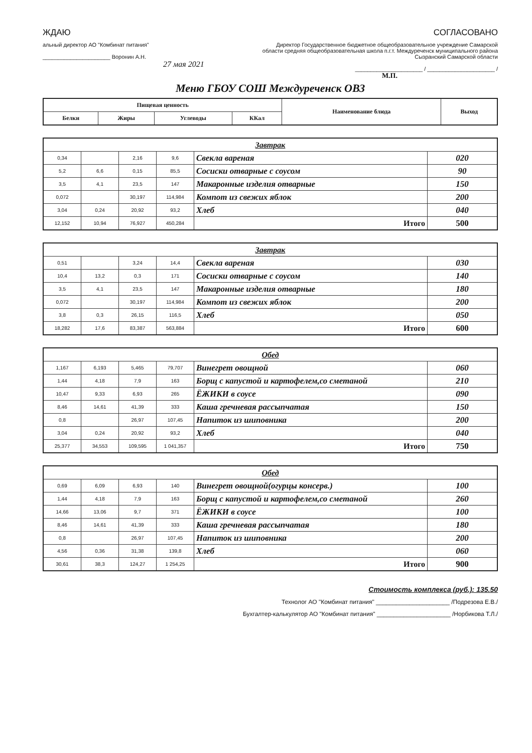ЖДАЮ
альный директор АО "Комбинат питания"
______________________ Воронин А.Н.
27 мая 2021
СОГЛАСОВАНО
Директор Государственное бюджетное общеобразовательное учреждение Самарской области средняя общеобразовательная школа п.г.т. Междуреченск муниципального района Сызранский Самарской области
______________________ / ______________________ /
М.П.
Меню ГБОУ СОШ Междуреченск ОВЗ
| Пищевая ценность | | | | Наименование блюда | Выход |
| --- | --- | --- | --- | --- | --- |
| Белки | Жиры | Углеводы | ККал | | |
| Завтрак | | | | | |
| 0,34 | | 2,16 | 9,6 | Свекла вареная | 020 |
| 5,2 | 6,6 | 0,15 | 85,5 | Сосиски отварные с соусом | 90 |
| 3,5 | 4,1 | 23,5 | 147 | Макаронные изделия отварные | 150 |
| 0,072 | | 30,197 | 114,984 | Компот из свежих яблок | 200 |
| 3,04 | 0,24 | 20,92 | 93,2 | Хлеб | 040 |
| 12,152 | 10,94 | 76,927 | 450,284 | Итого | 500 |
| Завтрак | | | | | |
| 0,51 | | 3,24 | 14,4 | Свекла вареная | 030 |
| 10,4 | 13,2 | 0,3 | 171 | Сосиски отварные с соусом | 140 |
| 3,5 | 4,1 | 23,5 | 147 | Макаронные изделия отварные | 180 |
| 0,072 | | 30,197 | 114,984 | Компот из свежих яблок | 200 |
| 3,8 | 0,3 | 26,15 | 116,5 | Хлеб | 050 |
| 18,282 | 17,6 | 83,387 | 563,884 | Итого | 600 |
| Обед | | | | | |
| 1,167 | 6,193 | 5,465 | 79,707 | Винегрет овощной | 060 |
| 1,44 | 4,18 | 7,9 | 163 | Борщ с капустой и картофелем,со сметаной | 210 |
| 10,47 | 9,33 | 6,93 | 265 | ЁЖИКИ в соусе | 090 |
| 8,46 | 14,61 | 41,39 | 333 | Каша гречневая рассыпчатая | 150 |
| 0,8 | | 26,97 | 107,45 | Напиток из шиповника | 200 |
| 3,04 | 0,24 | 20,92 | 93,2 | Хлеб | 040 |
| 25,377 | 34,553 | 109,595 | 1 041,357 | Итого | 750 |
| Обед | | | | | |
| 0,69 | 6,09 | 6,93 | 140 | Винегрет овощной(огурцы консерв.) | 100 |
| 1,44 | 4,18 | 7,9 | 163 | Борщ с капустой и картофелем,со сметаной | 260 |
| 14,66 | 13,06 | 9,7 | 371 | ЁЖИКИ в соусе | 100 |
| 8,46 | 14,61 | 41,39 | 333 | Каша гречневая рассыпчатая | 180 |
| 0,8 | | 26,97 | 107,45 | Напиток из шиповника | 200 |
| 4,56 | 0,36 | 31,38 | 139,8 | Хлеб | 060 |
| 30,61 | 38,3 | 124,27 | 1 254,25 | Итого | 900 |
Стоимость комплекса (руб.): 135.50
Технолог АО "Комбинат питания" ______________________ /Подрезова Е.В./
Бухгалтер-калькулятор АО "Комбинат питания" ______________________ /Норбикова Т.Л./